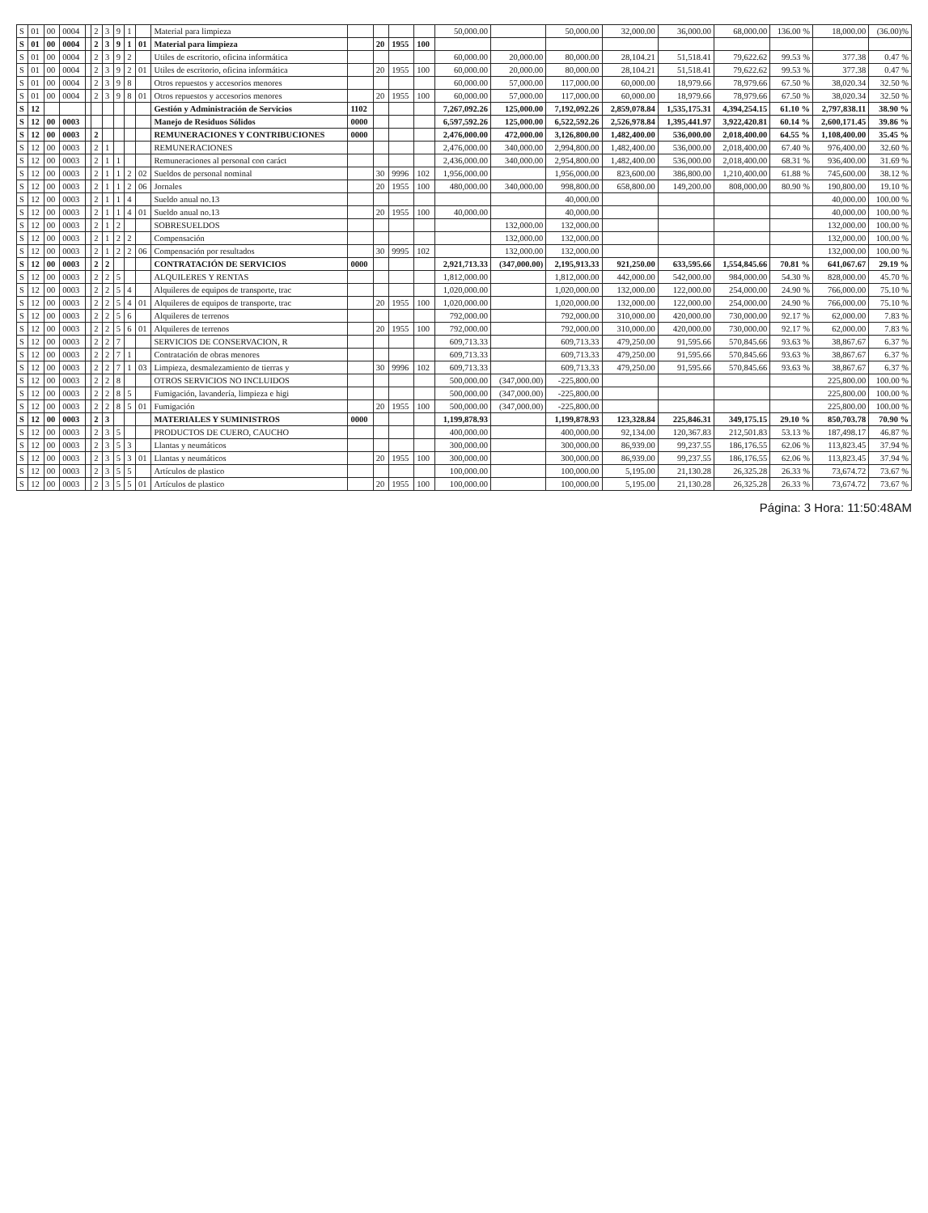| S | 01 | 00 | 0004 | | 2 | 3 | 9 | 1 | | Material para limpieza | | | | | 50,000.00 | | 50,000.00 | 32,000.00 | 36,000.00 | 68,000.00 | 136.00 % | 18,000.00 | (36.00)% |
| S | 01 | 00 | 0004 | | 2 | 3 | 9 | 1 | 01 | Material para limpieza | | 20 | 1955 | 100 | | | | | | | | | |
| S | 01 | 00 | 0004 | | 2 | 3 | 9 | 2 | | Utiles de escritorio, oficina informática | | | | | 60,000.00 | 20,000.00 | 80,000.00 | 28,104.21 | 51,518.41 | 79,622.62 | 99.53 % | 377.38 | 0.47 % |
| S | 01 | 00 | 0004 | | 2 | 3 | 9 | 2 | 01 | Utiles de escritorio, oficina informática | | 20 | 1955 | 100 | 60,000.00 | 20,000.00 | 80,000.00 | 28,104.21 | 51,518.41 | 79,622.62 | 99.53 % | 377.38 | 0.47 % |
| S | 01 | 00 | 0004 | | 2 | 3 | 9 | 8 | | Otros repuestos y accesorios menores | | | | | 60,000.00 | 57,000.00 | 117,000.00 | 60,000.00 | 18,979.66 | 78,979.66 | 67.50 % | 38,020.34 | 32.50 % |
| S | 01 | 00 | 0004 | | 2 | 3 | 9 | 8 | 01 | Otros repuestos y accesorios menores | | 20 | 1955 | 100 | 60,000.00 | 57,000.00 | 117,000.00 | 60,000.00 | 18,979.66 | 78,979.66 | 67.50 % | 38,020.34 | 32.50 % |
| S | 12 | | | | | | | | | Gestión y Administración de Servicios | 1102 | | | | 7,267,092.26 | 125,000.00 | 7,192,092.26 | 2,859,078.84 | 1,535,175.31 | 4,394,254.15 | 61.10 % | 2,797,838.11 | 38.90 % |
| S | 12 | 00 | 0003 | | | | | | | Manejo de Residuos Sólidos | 0000 | | | | 6,597,592.26 | 125,000.00 | 6,522,592.26 | 2,526,978.84 | 1,395,441.97 | 3,922,420.81 | 60.14 % | 2,600,171.45 | 39.86 % |
| S | 12 | 00 | 0003 | | 2 | | | | | REMUNERACIONES Y CONTRIBUCIONES | 0000 | | | | 2,476,000.00 | 472,000.00 | 3,126,800.00 | 1,482,400.00 | 536,000.00 | 2,018,400.00 | 64.55 % | 1,108,400.00 | 35.45 % |
| S | 12 | 00 | 0003 | | 2 | 1 | | | | REMUNERACIONES | | | | | 2,476,000.00 | 340,000.00 | 2,994,800.00 | 1,482,400.00 | 536,000.00 | 2,018,400.00 | 67.40 % | 976,400.00 | 32.60 % |
| S | 12 | 00 | 0003 | | 2 | 1 | 1 | | | Remuneraciones al personal con caráct | | | | | 2,436,000.00 | 340,000.00 | 2,954,800.00 | 1,482,400.00 | 536,000.00 | 2,018,400.00 | 68.31 % | 936,400.00 | 31.69 % |
| S | 12 | 00 | 0003 | | 2 | 1 | 1 | 2 | 02 | Sueldos de personal nominal | | 30 | 9996 | 102 | 1,956,000.00 | | 1,956,000.00 | 823,600.00 | 386,800.00 | 1,210,400.00 | 61.88 % | 745,600.00 | 38.12 % |
| S | 12 | 00 | 0003 | | 2 | 1 | 1 | 2 | 06 | Jornales | | 20 | 1955 | 100 | 480,000.00 | 340,000.00 | 998,800.00 | 658,800.00 | 149,200.00 | 808,000.00 | 80.90 % | 190,800.00 | 19.10 % |
| S | 12 | 00 | 0003 | | 2 | 1 | 1 | 4 | | Sueldo anual no.13 | | | | | | | 40,000.00 | | | | | 40,000.00 | 100.00 % |
| S | 12 | 00 | 0003 | | 2 | 1 | 1 | 4 | 01 | Sueldo anual no.13 | | 20 | 1955 | 100 | 40,000.00 | | 40,000.00 | | | | | 40,000.00 | 100.00 % |
| S | 12 | 00 | 0003 | | 2 | 1 | 2 | | | SOBRESUELDOS | | | | | | 132,000.00 | 132,000.00 | | | | | 132,000.00 | 100.00 % |
| S | 12 | 00 | 0003 | | 2 | 1 | 2 | 2 | | Compensación | | | | | | 132,000.00 | 132,000.00 | | | | | 132,000.00 | 100.00 % |
| S | 12 | 00 | 0003 | | 2 | 1 | 2 | 2 | 06 | Compensación por resultados | | 30 | 9995 | 102 | | 132,000.00 | 132,000.00 | | | | | 132,000.00 | 100.00 % |
| S | 12 | 00 | 0003 | | 2 | 2 | | | | CONTRATACIÓN DE SERVICIOS | 0000 | | | | 2,921,713.33 | (347,000.00) | 2,195,913.33 | 921,250.00 | 633,595.66 | 1,554,845.66 | 70.81 % | 641,067.67 | 29.19 % |
| S | 12 | 00 | 0003 | | 2 | 2 | 5 | | | ALQUILERES Y RENTAS | | | | | 1,812,000.00 | | 1,812,000.00 | 442,000.00 | 542,000.00 | 984,000.00 | 54.30 % | 828,000.00 | 45.70 % |
| S | 12 | 00 | 0003 | | 2 | 2 | 5 | 4 | | Alquileres de equipos de transporte, trac | | | | | 1,020,000.00 | | 1,020,000.00 | 132,000.00 | 122,000.00 | 254,000.00 | 24.90 % | 766,000.00 | 75.10 % |
| S | 12 | 00 | 0003 | | 2 | 2 | 5 | 4 | 01 | Alquileres de equipos de transporte, trac | | 20 | 1955 | 100 | 1,020,000.00 | | 1,020,000.00 | 132,000.00 | 122,000.00 | 254,000.00 | 24.90 % | 766,000.00 | 75.10 % |
| S | 12 | 00 | 0003 | | 2 | 2 | 5 | 6 | | Alquileres de terrenos | | | | | 792,000.00 | | 792,000.00 | 310,000.00 | 420,000.00 | 730,000.00 | 92.17 % | 62,000.00 | 7.83 % |
| S | 12 | 00 | 0003 | | 2 | 2 | 5 | 6 | 01 | Alquileres de terrenos | | 20 | 1955 | 100 | 792,000.00 | | 792,000.00 | 310,000.00 | 420,000.00 | 730,000.00 | 92.17 % | 62,000.00 | 7.83 % |
| S | 12 | 00 | 0003 | | 2 | 2 | 7 | | | SERVICIOS DE CONSERVACION, R | | | | | 609,713.33 | | 609,713.33 | 479,250.00 | 91,595.66 | 570,845.66 | 93.63 % | 38,867.67 | 6.37 % |
| S | 12 | 00 | 0003 | | 2 | 2 | 7 | 1 | | Contratación de obras menores | | | | | 609,713.33 | | 609,713.33 | 479,250.00 | 91,595.66 | 570,845.66 | 93.63 % | 38,867.67 | 6.37 % |
| S | 12 | 00 | 0003 | | 2 | 2 | 7 | 1 | 03 | Limpieza, desmalezamiento de tierras y | | 30 | 9996 | 102 | 609,713.33 | | 609,713.33 | 479,250.00 | 91,595.66 | 570,845.66 | 93.63 % | 38,867.67 | 6.37 % |
| S | 12 | 00 | 0003 | | 2 | 2 | 8 | | | OTROS SERVICIOS NO INCLUIDOS | | | | | 500,000.00 | (347,000.00) | -225,800.00 | | | | | 225,800.00 | 100.00 % |
| S | 12 | 00 | 0003 | | 2 | 2 | 8 | 5 | | Fumigación, lavandería, limpieza e higi | | | | | 500,000.00 | (347,000.00) | -225,800.00 | | | | | 225,800.00 | 100.00 % |
| S | 12 | 00 | 0003 | | 2 | 2 | 8 | 5 | 01 | Fumigación | | 20 | 1955 | 100 | 500,000.00 | (347,000.00) | -225,800.00 | | | | | 225,800.00 | 100.00 % |
| S | 12 | 00 | 0003 | | 2 | 3 | | | | MATERIALES Y SUMINISTROS | 0000 | | | | 1,199,878.93 | | 1,199,878.93 | 123,328.84 | 225,846.31 | 349,175.15 | 29.10 % | 850,703.78 | 70.90 % |
| S | 12 | 00 | 0003 | | 2 | 3 | 5 | | | PRODUCTOS DE CUERO, CAUCHO | | | | | 400,000.00 | | 400,000.00 | 92,134.00 | 120,367.83 | 212,501.83 | 53.13 % | 187,498.17 | 46.87 % |
| S | 12 | 00 | 0003 | | 2 | 3 | 5 | 3 | | Llantas y neumáticos | | | | | 300,000.00 | | 300,000.00 | 86,939.00 | 99,237.55 | 186,176.55 | 62.06 % | 113,823.45 | 37.94 % |
| S | 12 | 00 | 0003 | | 2 | 3 | 5 | 3 | 01 | Llantas y neumáticos | | 20 | 1955 | 100 | 300,000.00 | | 300,000.00 | 86,939.00 | 99,237.55 | 186,176.55 | 62.06 % | 113,823.45 | 37.94 % |
| S | 12 | 00 | 0003 | | 2 | 3 | 5 | 5 | | Artículos de plastico | | | | | 100,000.00 | | 100,000.00 | 5,195.00 | 21,130.28 | 26,325.28 | 26.33 % | 73,674.72 | 73.67 % |
| S | 12 | 00 | 0003 | | 2 | 3 | 5 | 5 | 01 | Artículos de plastico | | 20 | 1955 | 100 | 100,000.00 | | 100,000.00 | 5,195.00 | 21,130.28 | 26,325.28 | 26.33 % | 73,674.72 | 73.67 % |
Página: 3 Hora: 11:50:48AM